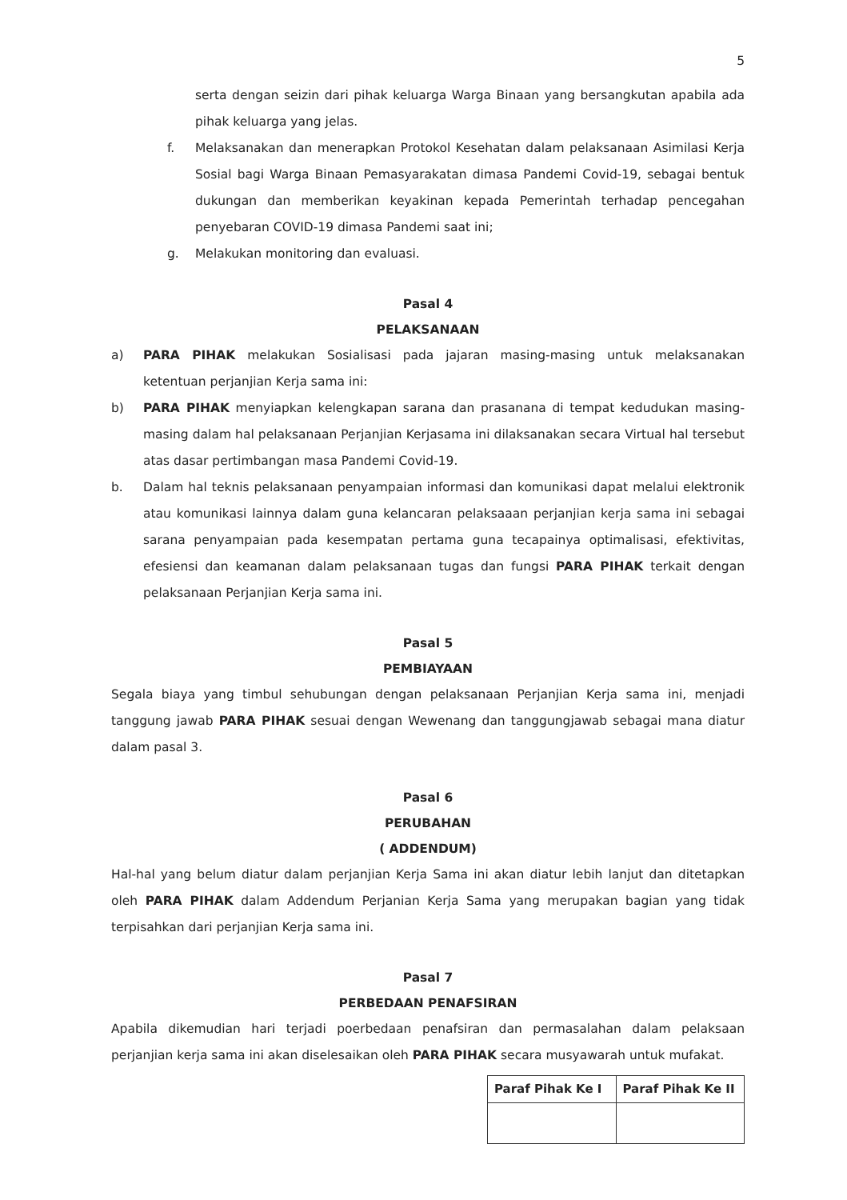5
serta dengan seizin dari pihak keluarga Warga Binaan yang bersangkutan apabila ada pihak keluarga yang jelas.
f. Melaksanakan dan menerapkan Protokol Kesehatan dalam pelaksanaan Asimilasi Kerja Sosial bagi Warga Binaan Pemasyarakatan dimasa Pandemi Covid-19, sebagai bentuk dukungan dan memberikan keyakinan kepada Pemerintah terhadap pencegahan penyebaran COVID-19 dimasa Pandemi saat ini;
g. Melakukan monitoring dan evaluasi.
Pasal 4
PELAKSANAAN
a) PARA PIHAK melakukan Sosialisasi pada jajaran masing-masing untuk melaksanakan ketentuan perjanjian Kerja sama ini:
b) PARA PIHAK menyiapkan kelengkapan sarana dan prasanana di tempat kedudukan masing-masing dalam hal pelaksanaan Perjanjian Kerjasama ini dilaksanakan secara Virtual hal tersebut atas dasar pertimbangan masa Pandemi Covid-19.
b. Dalam hal teknis pelaksanaan penyampaian informasi dan komunikasi dapat melalui elektronik atau komunikasi lainnya dalam guna kelancaran pelaksaaan perjanjian kerja sama ini sebagai sarana penyampaian pada kesempatan pertama guna tecapainya optimalisasi, efektivitas, efesiensi dan keamanan dalam pelaksanaan tugas dan fungsi PARA PIHAK terkait dengan pelaksanaan Perjanjian Kerja sama ini.
Pasal 5
PEMBIAYAAN
Segala biaya yang timbul sehubungan dengan pelaksanaan Perjanjian Kerja sama ini, menjadi tanggung jawab PARA PIHAK sesuai dengan Wewenang dan tanggungjawab sebagai mana diatur dalam pasal 3.
Pasal 6
PERUBAHAN
( ADDENDUM)
Hal-hal yang belum diatur dalam perjanjian Kerja Sama ini akan diatur lebih lanjut dan ditetapkan oleh PARA PIHAK dalam Addendum Perjanian Kerja Sama yang merupakan bagian yang tidak terpisahkan dari perjanjian Kerja sama ini.
Pasal 7
PERBEDAAN PENAFSIRAN
Apabila dikemudian hari terjadi poerbedaan penafsiran dan permasalahan dalam pelaksaan perjanjian kerja sama ini akan diselesaikan oleh PARA PIHAK secara musyawarah untuk mufakat.
| Paraf Pihak Ke I | Paraf Pihak Ke II |
| --- | --- |